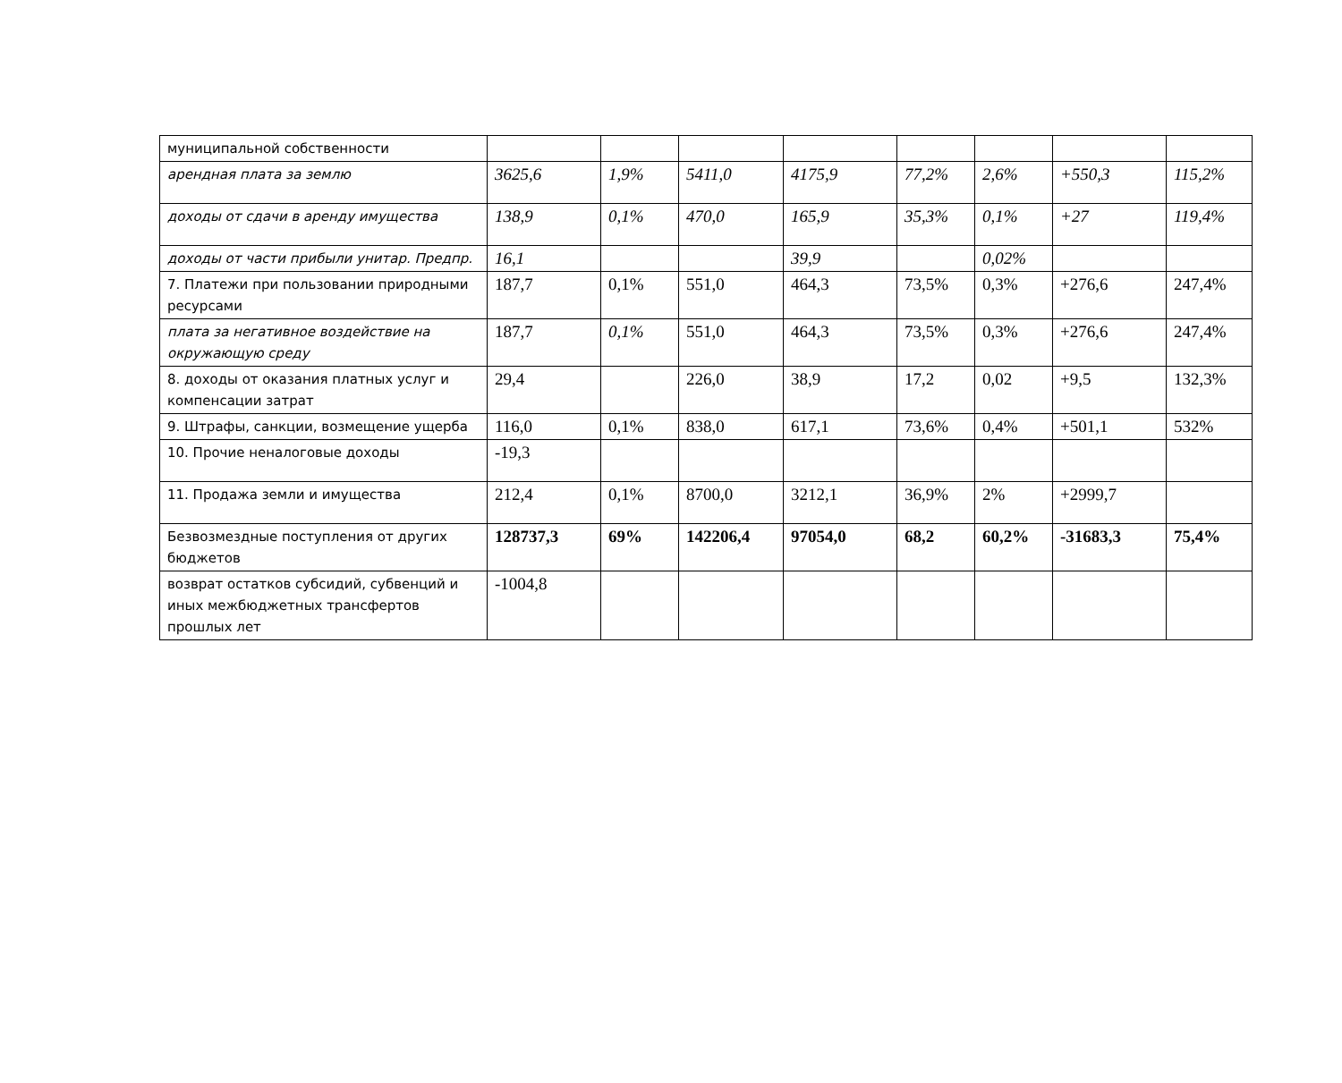| муниципальной собственности | | | | | | | | |
| арендная плата за землю | 3625,6 | 1,9% | 5411,0 | 4175,9 | 77,2% | 2,6% | +550,3 | 115,2% |
| доходы от сдачи в аренду имущества | 138,9 | 0,1% | 470,0 | 165,9 | 35,3% | 0,1% | +27 | 119,4% |
| доходы от части прибыли унитар. Предпр. | 16,1 | | | 39,9 | | 0,02% | | |
| 7. Платежи при пользовании природными ресурсами | 187,7 | 0,1% | 551,0 | 464,3 | 73,5% | 0,3% | +276,6 | 247,4% |
| плата за негативное воздействие на окружающую среду | 187,7 | 0,1% | 551,0 | 464,3 | 73,5% | 0,3% | +276,6 | 247,4% |
| 8. доходы от оказания платных услуг и компенсации затрат | 29,4 | | 226,0 | 38,9 | 17,2 | 0,02 | +9,5 | 132,3% |
| 9. Штрафы, санкции, возмещение ущерба | 116,0 | 0,1% | 838,0 | 617,1 | 73,6% | 0,4% | +501,1 | 532% |
| 10. Прочие неналоговые доходы | -19,3 | | | | | | | |
| 11. Продажа земли и имущества | 212,4 | 0,1% | 8700,0 | 3212,1 | 36,9% | 2% | +2999,7 | |
| Безвозмездные поступления от других бюджетов | 128737,3 | 69% | 142206,4 | 97054,0 | 68,2 | 60,2% | -31683,3 | 75,4% |
| возврат остатков субсидий, субвенций и иных межбюджетных трансфертов прошлых лет | -1004,8 | | | | | | | |